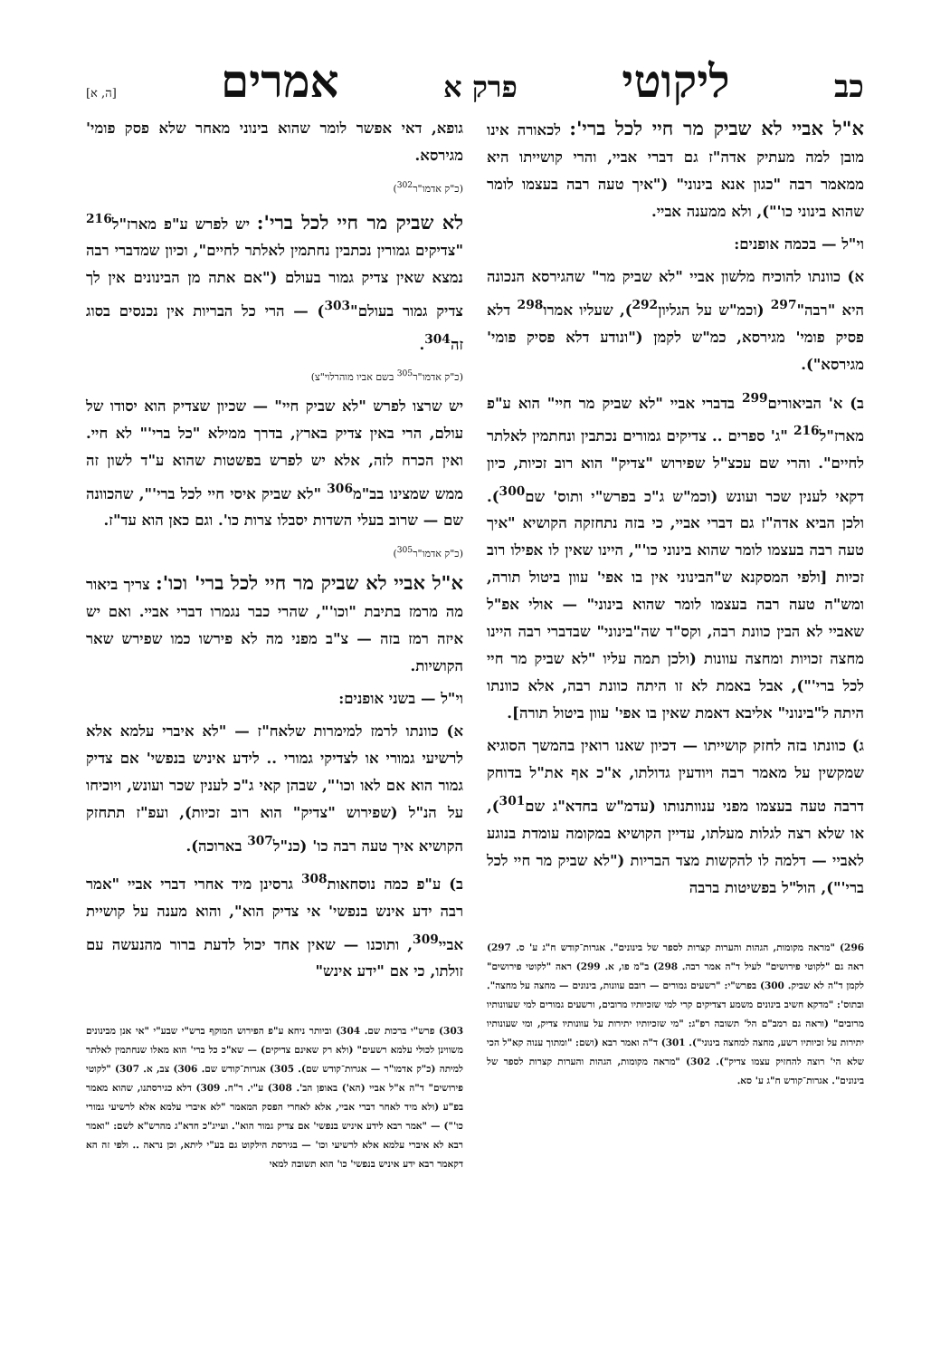כב ליקוטי פרק א אמרים [ה, א]
א"ל אביי לא שביק מר חיי לכל ברי': לכאורה אינו מובן למה מעתיק אדה"ז גם דברי אביי, והרי קושייתו היא ממאמר רבה "כגון אנא בינוני" ("איך טעה רבה בעצמו לומר שהוא בינוני כו'"), ולא ממענה אביי.
וי"ל — בכמה אופנים:
א) כוונתו להוכיח מלשון אביי "לא שביק מר" שהגירסא הנכונה היא "רבה"<sup>297</sup> (וכמ"ש על הגליון<sup>292</sup>), שעליו אמרו<sup>298</sup> דלא פסיק פומי' מגירסא, כמ"ש לקמן ("ונודע דלא פסיק פומי' מגירסא").
ב) א' הביאורים<sup>299</sup> בדברי אביי "לא שביק מר חיי" הוא ע"פ מארז"ל<sup>216</sup> "ג' ספרים .. צדיקים גמורים נכתבין ונחתמין לאלתר לחיים". והרי שם עכצ"ל שפירוש "צדיק" הוא רוב זכיות, כיון דקאי לענין שכר ועונש (וכמ"ש ג"כ בפרש"י ותוס' שם<sup>300</sup>). ולכן הביא אדה"ז גם דברי אביי, כי בזה נתחזקה הקושיא "איך טעה רבה בעצמו לומר שהוא בינוני כו'", היינו שאין לו אפילו רוב זכיות [ולפי המסקנא ש"הבינוני אין בו אפי' עוון ביטול תורה, ומש"ה טעה רבה בעצמו לומר שהוא בינוני" — אולי אפ"ל שאביי לא הבין כוונת רבה, וקס"ד שה"בינוני" שבדברי רבה היינו מחצה זכויות ומחצה עוונות (ולכן תמה עליו "לא שביק מר חיי לכל ברי'"), אבל באמת לא זו היתה כוונת רבה, אלא כוונתו היתה ל"בינוני" אליבא דאמת שאין בו אפי' עוון ביטול תורה].
ג) כוונתו בזה לחזק קושייתו — דכיון שאנו רואין בהמשך הסוגיא שמקשין על מאמר רבה ויודעין גדולתו, א"כ אף את"ל בדוחק דרבה טעה בעצמו מפני ענוותנותו (עדמ"ש בחדא"ג שם<sup>301</sup>), או שלא רצה לגלות מעלתו, עדיין הקושיא במקומה עומדת בנוגע לאביי — דלמה לו להקשות מצד הבריות ("לא שביק מר חיי לכל ברי'"), הול"ל בפשיטות ברבה
296) "מראה מקומות, הגהות והערות קצרות לספר של בינונים". אגרות־קודש ח"ג ע' ס. 297) ראה גם "לקוטי פירושים" לעיל ד"ה אמר רבה. 298) ב"מ פו, א. 299) ראה "לקוטי פירושים" לקמן ד"ה לא שביק. 300) בפרש"י: "רשעים גמורים — רובם עוונות, בינונים — מחצה על מחצה". ובתוס': "מדקא חשיב בינונים משמע דצדיקים קרי למי שזכיותיו מרובים, ורשעים גמורים למי שעוונותיו מרובים" (וראה גם רמב"ם הל' תשובה רפ"ג: "מי שזכיותיו יתירות על עוונותיו צדיק, ומי שעונותיו יתירות על זכיותיו רשע, מחצה למחצה בינוני"). 301) ד"ה ואמר רבא (ושם: "ומתוך ענוה קא"ל הכי שלא הי' רוצה להחזיק עצמו צדיק"). 302) "מראה מקומות, הגהות והערות קצרות לספר של בינונים". אגרות־קודש ח"ג ע' סא.
גופא, דאי אפשר לומר שהוא בינוני מאחר שלא פסק פומי' מגירסא.
(כ"ק אדמו"ר<sup>302</sup>)
לא שביק מר חיי לכל ברי': יש לפרש ע"פ מארז"ל<sup>216</sup> "צדיקים גמורין נכתבין נחתמין לאלתר לחיים", וכיון שמדברי רבה נמצא שאין צדיק גמור בעולם ("אם אתה מן הבינונים אין לך צדיק גמור בעולם"<sup>303</sup>) — הרי כל הבריות אין נכנסים בסוג זה<sup>304</sup>.
(כ"ק אדמו"ר<sup>305</sup> בשם אביו מוהרלוי"צ)
יש שרצו לפרש "לא שביק חיי" — שכיון שצדיק הוא יסודו של עולם, הרי באין צדיק בארץ, בדרך ממילא "כל ברי'" לא חיי. ואין הכרח לזה, אלא יש לפרש בפשטות שהוא ע"ד לשון זה ממש שמצינו בב"מ<sup>306</sup> "לא שביק איסי חיי לכל ברי'", שהכוונה שם — שרוב בעלי השדות יסבלו צרות כו'. וגם כאן הוא עד"ז.
(כ"ק אדמו"ר<sup>305</sup>)
א"ל אביי לא שביק מר חיי לכל ברי' וכו': צריך ביאור מה מרמז בתיבת "וכו'", שהרי כבר נגמרו דברי אביי. ואם יש איזה רמז בזה — צ"ב מפני מה לא פירשו כמו שפירש שאר הקושיות.
וי"ל — בשני אופנים:
א) כוונתו לרמז למימרות שלאח"ז — "לא איברי עלמא אלא לרשיעי גמורי או לצדיקי גמורי .. לידע איניש בנפשי' אם צדיק גמור הוא אם לאו וכו'", שבהן קאי ג"כ לענין שכר ועונש, ויוכיחו על הנ"ל (שפירוש "צדיק" הוא רוב זכיות), ועפ"ז תתחזק הקושיא איך טעה רבה כו' (כנ"ל<sup>307</sup> בארוכה).
ב) ע"פ כמה נוסחאות<sup>308</sup> גרסינן מיד אחרי דברי אביי "אמר רבה ידע אינש בנפשי' אי צדיק הוא", והוא מענה על קושיית אביי<sup>309</sup>, ותוכנו — שאין אחד יכול לדעת ברור מהנעשה עם זולתו, כי אם "ידע אינש"
303) פרש"י ברכות שם. 304) וביותר ניחא ע"פ הפירוש המוקף ברש"י שבע"י "אי אנן מבינונים משווינן לכולי עלמא רשעים" (ולא רק שאינם צדיקים) — שא"כ כל ברי' הוא מאלו שנחתמין לאלתר למיתה (כ"ק אדמו"ר — אגרות־קודש שם). 305) אגרות־קודש שם. 306) צב, א. 307) "לקוטי פירושים" ד"ה א"ל אביי (הא') באופן הב'. 308) ע"י. ר"ח. 309) דלא כגירסתנו, שהוא מאמר בפ"ע (ולא מיד לאחר דברי אביי, אלא לאחרי הפסק המאמר "לא איברי עלמא אלא לרשיעי גמורי כו'") — "אמר רבא לידע איניש בנפשי' אם צדיק גמור הוא". ועייג"כ חדא"ג מהרש"א לשם: "ואמר רבא לא איברי עלמא אלא לרשיעי וכו' — בגירסת הילקוט גם בע"י ליתא, וכן נראה .. ולפי זה הא דקאמר רבא ידע איניש בנפשי' כו' הוא תשובה למאי